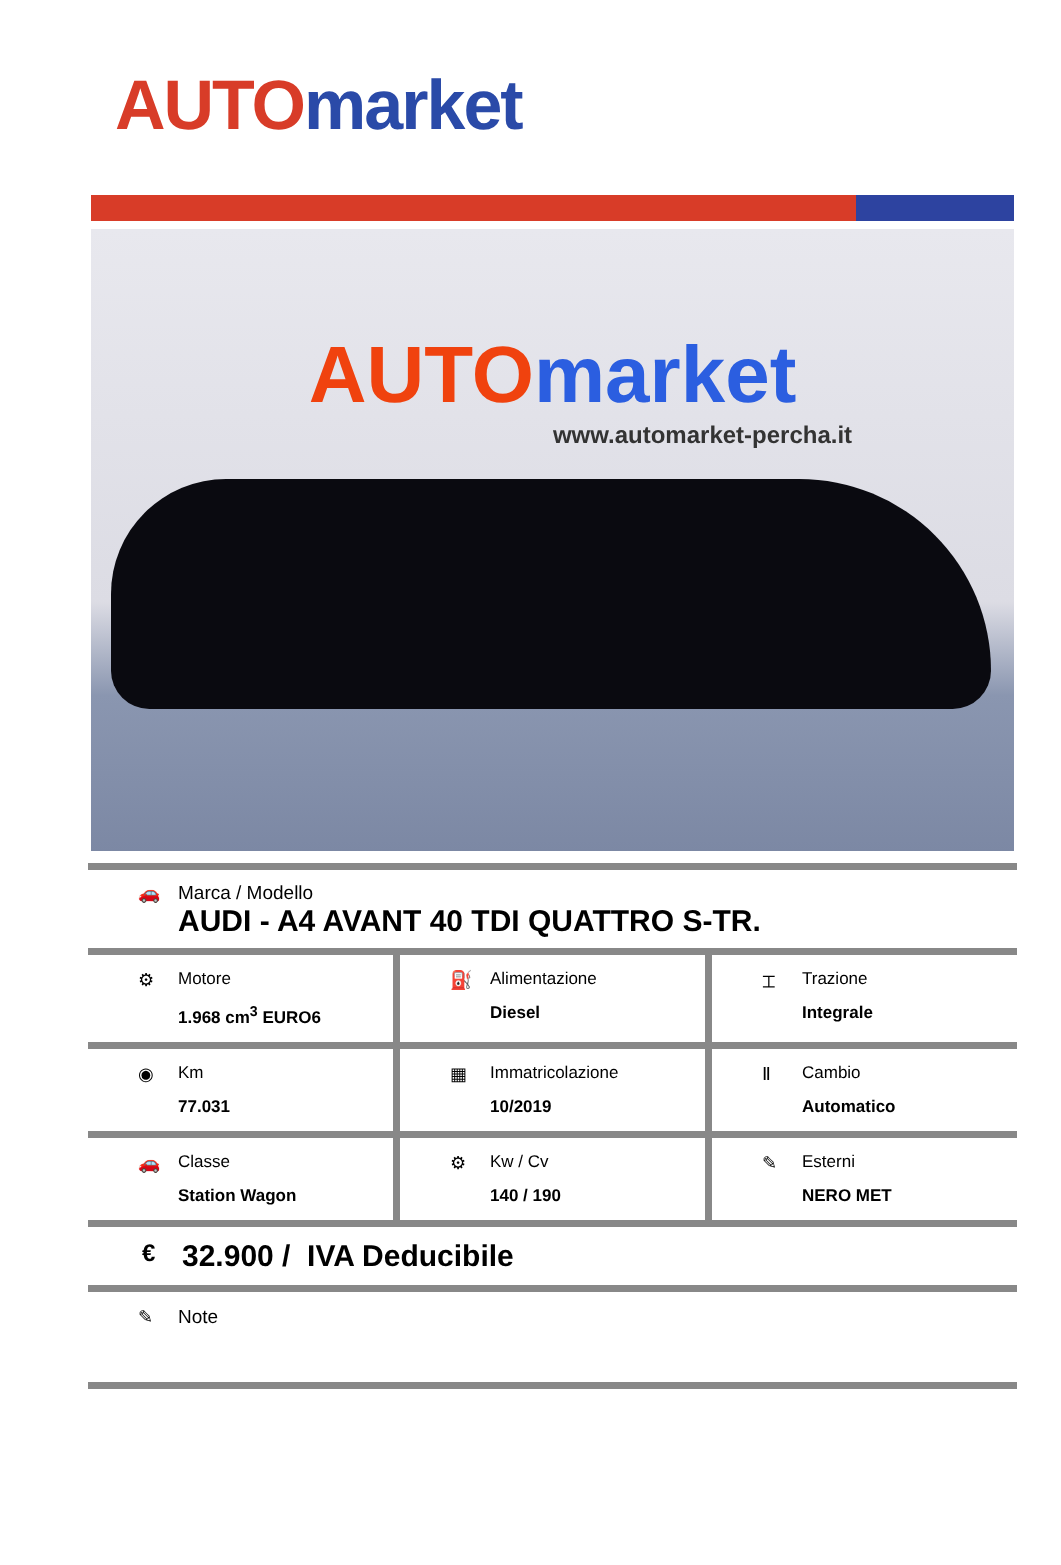AUTO market
AUTO market
www.automarket-percha.it
🚗 Marca / Modello
AUDI - A4 AVANT 40 TDI QUATTRO S-TR.
⚙ Motore
1.968 cm<sup>3</sup> EURO6
⛽ Alimentazione
Diesel
⌶ Trazione
Integrale
◉ Km
77.031
▦ Immatricolazione
10/2019
Ⅱ Cambio
Automatico
🚗 Classe
Station Wagon
⚙ Kw / Cv
140 / 190
✎ Esterni
NERO MET
€ 32.900 / IVA Deducibile
✎ Note